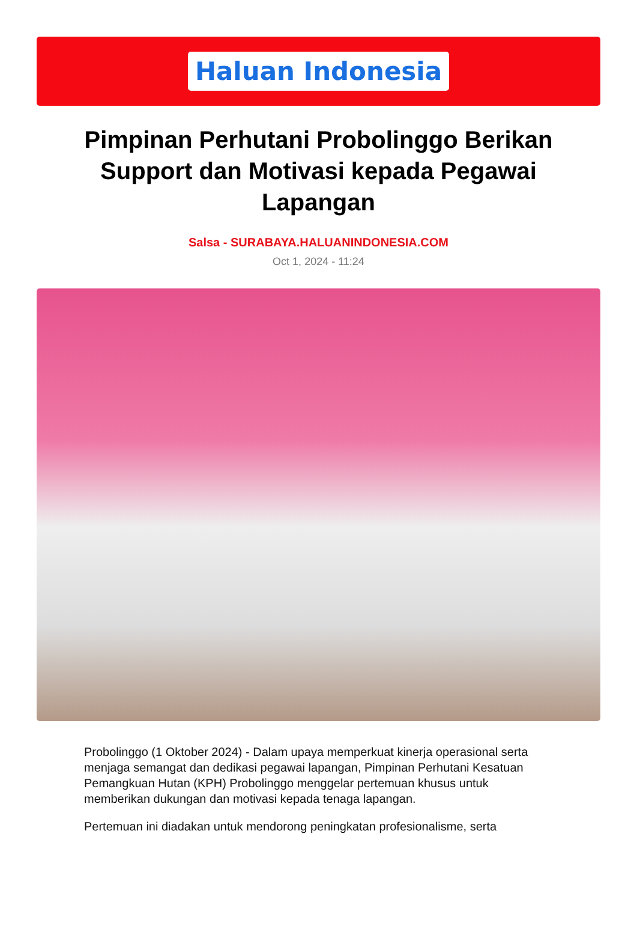Haluan Indonesia
Pimpinan Perhutani Probolinggo Berikan Support dan Motivasi kepada Pegawai Lapangan
Salsa - SURABAYA.HALUANINDONESIA.COM
Oct 1, 2024 - 11:24
Probolinggo (1 Oktober 2024) - Dalam upaya memperkuat kinerja operasional serta menjaga semangat dan dedikasi pegawai lapangan, Pimpinan Perhutani Kesatuan Pemangkuan Hutan (KPH) Probolinggo menggelar pertemuan khusus untuk memberikan dukungan dan motivasi kepada tenaga lapangan.
Pertemuan ini diadakan untuk mendorong peningkatan profesionalisme, serta